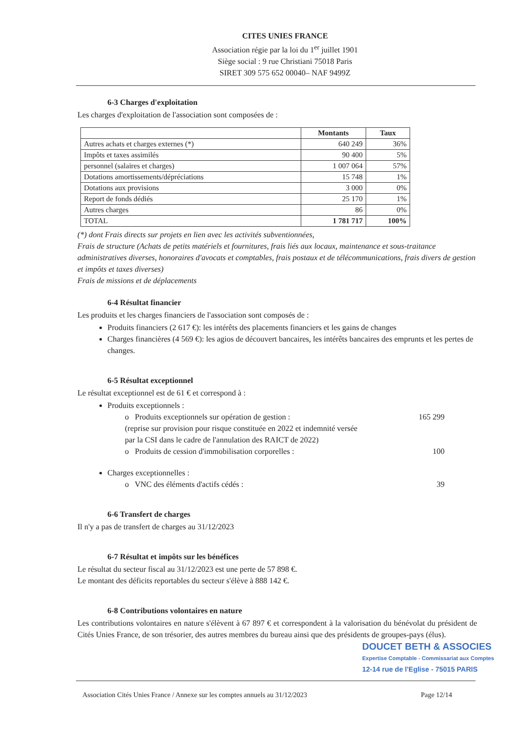CITES UNIES FRANCE
Association régie par la loi du 1<sup>er</sup> juillet 1901
Siège social : 9 rue Christiani 75018 Paris
SIRET 309 575 652 00040– NAF 9499Z
6-3 Charges d'exploitation
Les charges d'exploitation de l'association sont composées de :
| | Montants | Taux |
| --- | --- | --- |
| Autres achats et charges externes (*) | 640 249 | 36% |
| Impôts et taxes assimilés | 90 400 | 5% |
| personnel (salaires et charges) | 1 007 064 | 57% |
| Dotations amortissements/dépréciations | 15 748 | 1% |
| Dotations aux provisions | 3 000 | 0% |
| Report de fonds dédiés | 25 170 | 1% |
| Autres charges | 86 | 0% |
| TOTAL | 1 781 717 | 100% |
(*) dont Frais directs sur projets en lien avec les activités subventionnées,
Frais de structure (Achats de petits matériels et fournitures, frais liés aux locaux, maintenance et sous-traitance administratives diverses, honoraires d'avocats et comptables, frais postaux et de télécommunications, frais divers de gestion et impôts et taxes diverses)
Frais de missions et de déplacements
6-4 Résultat financier
Les produits et les charges financiers de l'association sont composés de :
Produits financiers (2 617 €): les intérêts des placements financiers et les gains de changes
Charges financières (4 569 €): les agios de découvert bancaires, les intérêts bancaires des emprunts et les pertes de changes.
6-5 Résultat exceptionnel
Le résultat exceptionnel est de 61 € et correspond à :
Produits exceptionnels :
o Produits exceptionnels sur opération de gestion : 165 299
(reprise sur provision pour risque constituée en 2022 et indemnité versée
par la CSI dans le cadre de l'annulation des RAICT de 2022)
o Produits de cession d'immobilisation corporelles : 100
Charges exceptionnelles :
o VNC des éléments d'actifs cédés : 39
6-6 Transfert de charges
Il n'y a pas de transfert de charges au 31/12/2023
6-7 Résultat et impôts sur les bénéfices
Le résultat du secteur fiscal au 31/12/2023 est une perte de 57 898 €.
Le montant des déficits reportables du secteur s'élève à 888 142 €.
6-8 Contributions volontaires en nature
Les contributions volontaires en nature s'élèvent à 67 897 € et correspondent à la valorisation du bénévolat du président de Cités Unies France, de son trésorier, des autres membres du bureau ainsi que des présidents de groupes-pays (élus).
DOUCET BETH & ASSOCIES
Expertise Comptable - Commissariat aux Comptes
12-14 rue de l'Eglise - 75015 PARIS
Association Cités Unies France / Annexe sur les comptes annuels au 31/12/2023 Page 12/14